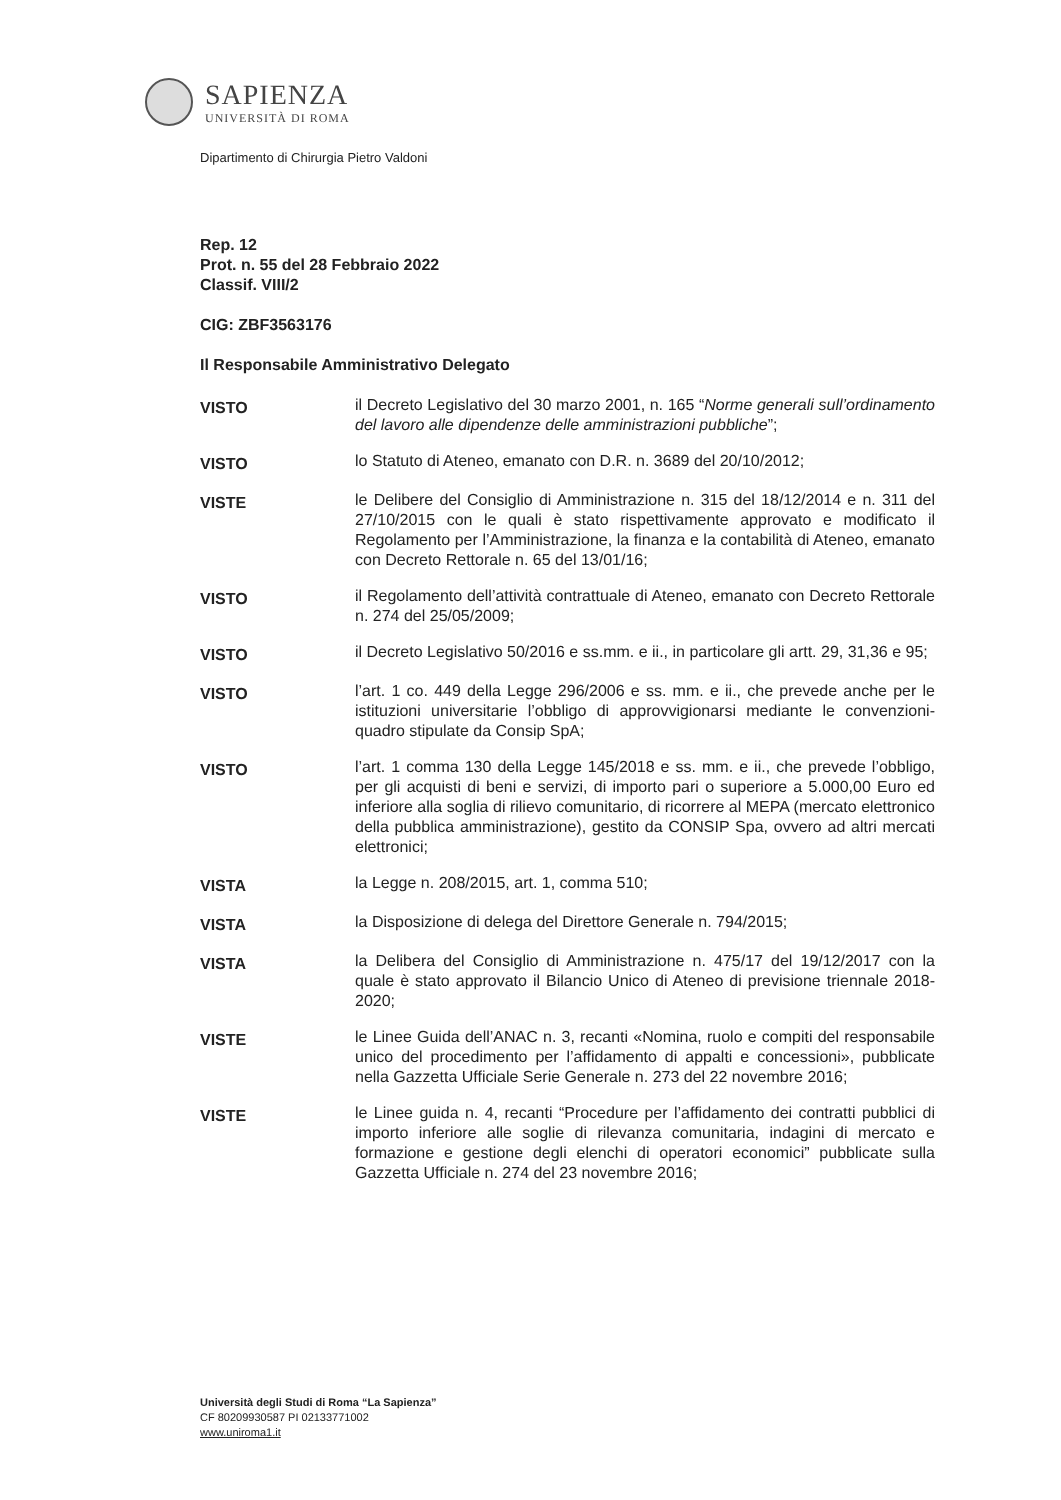SAPIENZA
UNIVERSITÀ DI ROMA
Dipartimento di Chirurgia Pietro Valdoni
Rep. 12
Prot. n. 55 del 28 Febbraio 2022
Classif. VIII/2
CIG: ZBF3563176
Il Responsabile Amministrativo Delegato
VISTO
il Decreto Legislativo del 30 marzo 2001, n. 165 “Norme generali sull’ordinamento del lavoro alle dipendenze delle amministrazioni pubbliche”;
VISTO
lo Statuto di Ateneo, emanato con D.R. n. 3689 del 20/10/2012;
VISTE
le Delibere del Consiglio di Amministrazione n. 315 del 18/12/2014 e n. 311 del 27/10/2015 con le quali è stato rispettivamente approvato e modificato il Regolamento per l’Amministrazione, la finanza e la contabilità di Ateneo, emanato con Decreto Rettorale n. 65 del 13/01/16;
VISTO
il Regolamento dell’attività contrattuale di Ateneo, emanato con Decreto Rettorale n. 274 del 25/05/2009;
VISTO
il Decreto Legislativo 50/2016 e ss.mm. e ii., in particolare gli artt. 29, 31,36 e 95;
VISTO
l’art. 1 co. 449 della Legge 296/2006 e ss. mm. e ii., che prevede anche per le istituzioni universitarie l’obbligo di approvvigionarsi mediante le convenzioni-quadro stipulate da Consip SpA;
VISTO
l’art. 1 comma 130 della Legge 145/2018 e ss. mm. e ii., che prevede l’obbligo, per gli acquisti di beni e servizi, di importo pari o superiore a 5.000,00 Euro ed inferiore alla soglia di rilievo comunitario, di ricorrere al MEPA (mercato elettronico della pubblica amministrazione), gestito da CONSIP Spa, ovvero ad altri mercati elettronici;
VISTA
la Legge n. 208/2015, art. 1, comma 510;
VISTA
la Disposizione di delega del Direttore Generale n. 794/2015;
VISTA
la Delibera del Consiglio di Amministrazione n. 475/17 del 19/12/2017 con la quale è stato approvato il Bilancio Unico di Ateneo di previsione triennale 2018-2020;
VISTE
le Linee Guida dell’ANAC n. 3, recanti «Nomina, ruolo e compiti del responsabile unico del procedimento per l’affidamento di appalti e concessioni», pubblicate nella Gazzetta Ufficiale Serie Generale n. 273 del 22 novembre 2016;
VISTE
le Linee guida n. 4, recanti “Procedure per l’affidamento dei contratti pubblici di importo inferiore alle soglie di rilevanza comunitaria, indagini di mercato e formazione e gestione degli elenchi di operatori economici” pubblicate sulla Gazzetta Ufficiale n. 274 del 23 novembre 2016;
Università degli Studi di Roma “La Sapienza”
CF 80209930587 PI 02133771002
www.uniroma1.it